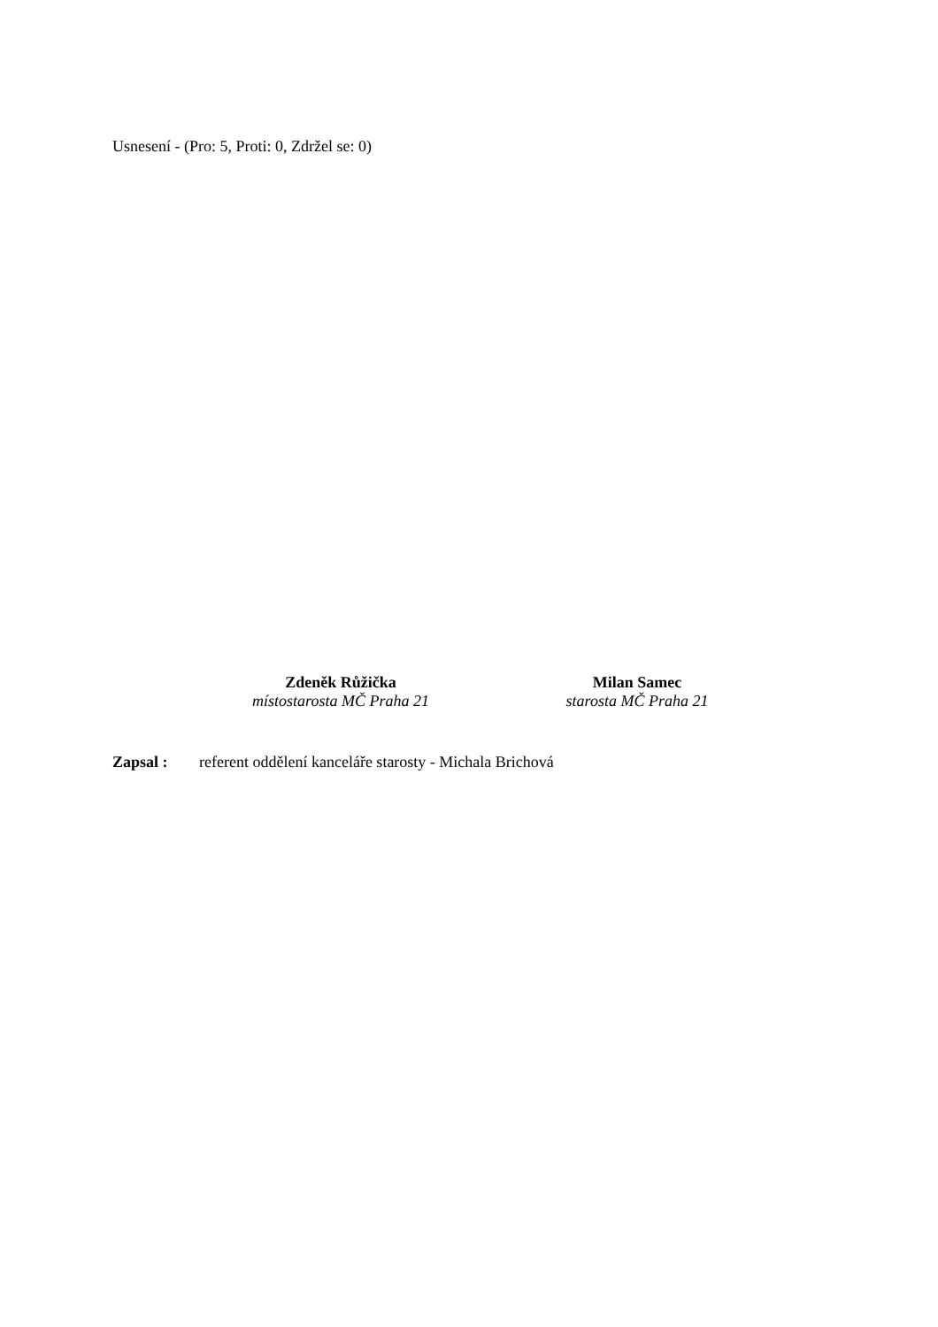Usnesení - (Pro: 5, Proti: 0, Zdržel se: 0)
Zdeněk Růžička
místostarosta MČ Praha 21
Milan Samec
starosta MČ Praha 21
Zapsal : referent oddělení kanceláře starosty - Michala Brichová